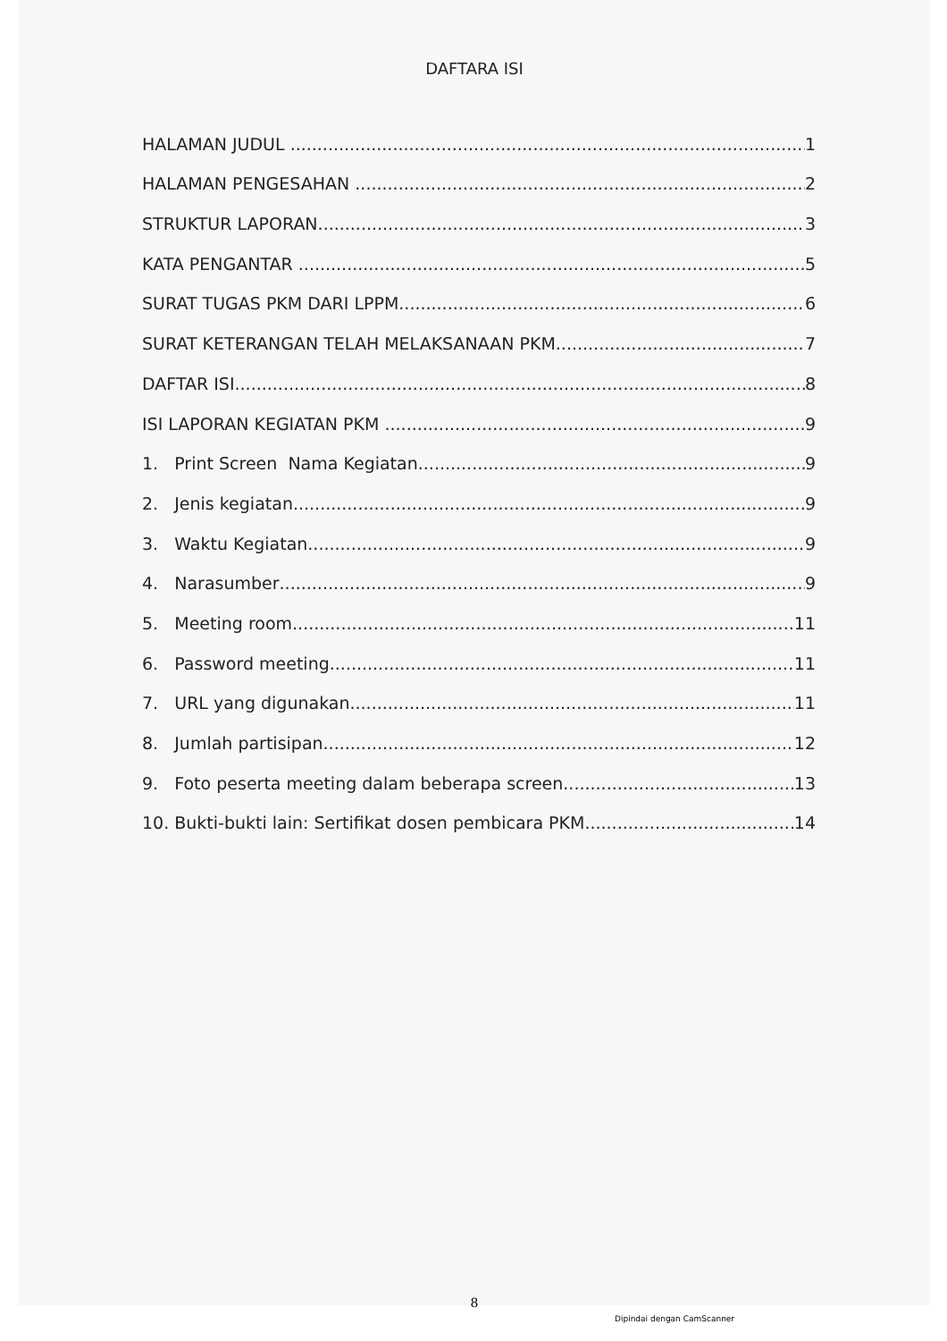DAFTARA ISI
HALAMAN JUDUL 1
HALAMAN PENGESAHAN 2
STRUKTUR LAPORAN 3
KATA PENGANTAR 5
SURAT TUGAS PKM DARI LPPM 6
SURAT KETERANGAN TELAH MELAKSANAAN PKM 7
DAFTAR ISI 8
ISI LAPORAN KEGIATAN PKM 9
1. Print Screen Nama Kegiatan 9
2. Jenis kegiatan 9
3. Waktu Kegiatan 9
4. Narasumber 9
5. Meeting room 11
6. Password meeting 11
7. URL yang digunakan 11
8. Jumlah partisipan 12
9. Foto peserta meeting dalam beberapa screen 13
10. Bukti-bukti lain: Sertifikat dosen pembicara PKM 14
8
Dipindai dengan CamScanner